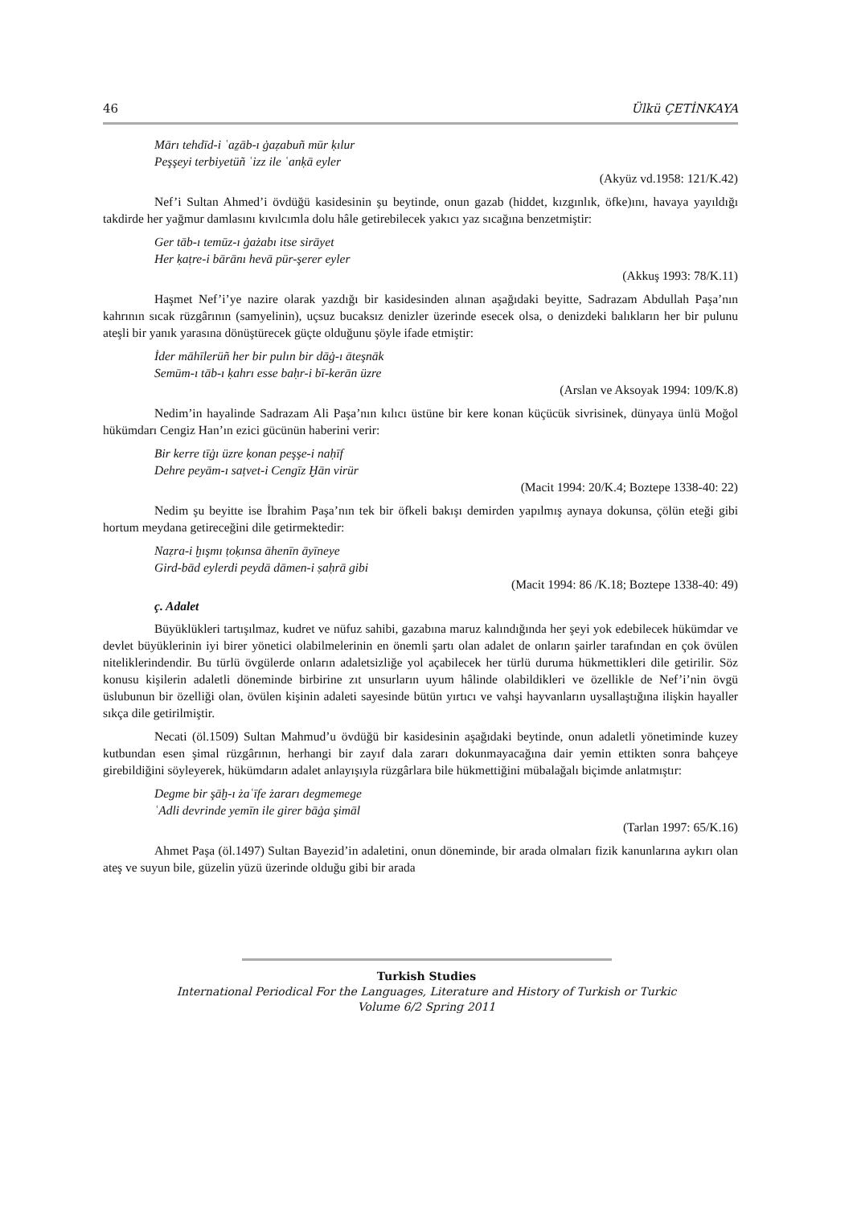46 Ülkü ÇETİNKAYA
Mārı tehdīd-i ʿaẕāb-ı ġaẓabuñ mūr ḳılur
Peşşeyi terbiyetüñ ʿizz ile ʿanḳā eyler
(Akyüz vd.1958: 121/K.42)
Nef’i Sultan Ahmed’i övdüğü kasidesinin şu beytinde, onun gazab (hiddet, kızgınlık, öfke)ını, havaya yayıldığı takdirde her yağmur damlasını kıvılcımla dolu hâle getirebilecek yakıcı yaz sıcağına benzetmiştir:
Ger tāb-ı temūz-ı ġażabı itse sirāyet
Her ḳaṭre-i bārānı hevā pür-şerer eyler
(Akkuş 1993: 78/K.11)
Haşmet Nef’i’ye nazire olarak yazdığı bir kasidesinden alınan aşağıdaki beyitte, Sadrazam Abdullah Paşa’nın kahrının sıcak rüzgârının (samyelinin), uçsuz bucaksız denizler üzerinde esecek olsa, o denizdeki balıkların her bir pulunu ateşli bir yanık yarasına dönüştürecek güçte olduğunu şöyle ifade etmiştir:
İder māhīlerüñ her bir pulın bir dāġ-ı āteşnāk
Semūm-ı tāb-ı ḳahrı esse baḥr-i bī-kerān üzre
(Arslan ve Aksoyak 1994: 109/K.8)
Nedim’in hayalinde Sadrazam Ali Paşa’nın kılıcı üstüne bir kere konan küçücük sivrisinek, dünyaya ünlü Moğol hükümdarı Cengiz Han’ın ezici gücünün haberini verir:
Bir kerre tīġı üzre ḳonan peşşe-i naḥīf
Dehre peyām-ı saṭvet-i Cengīz Ḫān virür
(Macit 1994: 20/K.4; Boztepe 1338-40: 22)
Nedim şu beyitte ise İbrahim Paşa’nın tek bir öfkeli bakışı demirden yapılmış aynaya dokunsa, çölün eteği gibi hortum meydana getireceğini dile getirmektedir:
Naẓra-i ḫışmı ṭoḳınsa āhenīn āyīneye
Gird-bād eylerdi peydā dāmen-i ṣaḥrā gibi
(Macit 1994: 86 /K.18; Boztepe 1338-40: 49)
ç. Adalet
Büyüklükleri tartışılmaz, kudret ve nüfuz sahibi, gazabına maruz kalındığında her şeyi yok edebilecek hükümdar ve devlet büyüklerinin iyi birer yönetici olabilmelerinin en önemli şartı olan adalet de onların şairler tarafından en çok övülen niteliklerindendir. Bu türlü övgülerde onların adaletsizliğe yol açabilecek her türlü duruma hükmettikleri dile getirilir. Söz konusu kişilerin adaletli döneminde birbirine zıt unsurların uyum hâlinde olabildikleri ve özellikle de Nef’i’nin övgü üslubunun bir özelliği olan, övülen kişinin adaleti sayesinde bütün yırtıcı ve vahşi hayvanların uysallaştığına ilişkin hayaller sıkça dile getirilmiştir.
Necati (öl.1509) Sultan Mahmud’u övdüğü bir kasidesinin aşağıdaki beytinde, onun adaletli yönetiminde kuzey kutbundan esen şimal rüzgârının, herhangi bir zayıf dala zararı dokunmayacağına dair yemin ettikten sonra bahçeye girebildiğini söyleyerek, hükümdarın adalet anlayışıyla rüzgârlara bile hükmettiğini mübalağalı biçimde anlatmıştır:
Degme bir şāḫ-ı żaʿīfe żararı degmemege
ʿAdli devrinde yemīn ile girer bāġa şimāl
(Tarlan 1997: 65/K.16)
Ahmet Paşa (öl.1497) Sultan Bayezid’in adaletini, onun döneminde, bir arada olmaları fizik kanunlarına aykırı olan ateş ve suyun bile, güzelin yüzü üzerinde olduğu gibi bir arada
Turkish Studies
International Periodical For the Languages, Literature and History of Turkish or Turkic
Volume 6/2 Spring 2011